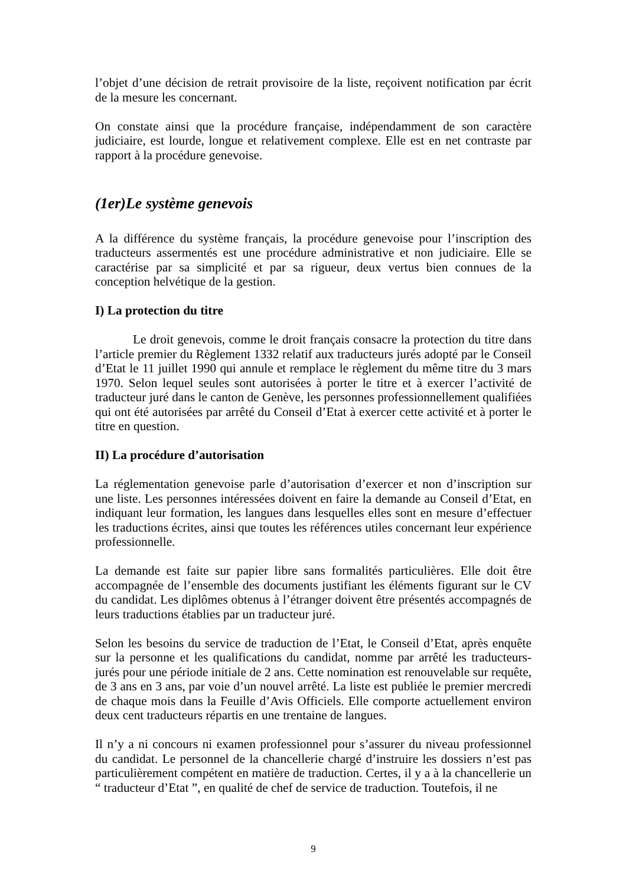l’objet d’une décision de retrait provisoire de la liste, reçoivent notification par écrit de la mesure les concernant.
On constate ainsi que la procédure française, indépendamment de son caractère judiciaire, est lourde, longue et relativement complexe. Elle est en net contraste par rapport à la procédure genevoise.
(1er)Le système genevois
A la différence du système français, la procédure genevoise pour l’inscription des traducteurs assermentés est une procédure administrative et non judiciaire. Elle se caractérise par sa simplicité et par sa rigueur, deux vertus bien connues de la conception helvétique de la gestion.
I) La protection du titre
Le droit genevois, comme le droit français consacre la protection du titre dans l’article premier du Règlement 1332 relatif aux traducteurs jurés adopté par le Conseil d’Etat le 11 juillet 1990 qui annule et remplace le règlement du même titre du 3 mars 1970. Selon lequel seules sont autorisées à porter le titre et à exercer l’activité de traducteur juré dans le canton de Genève, les personnes professionnellement qualifiées qui ont été autorisées par arrêté du Conseil d’Etat à exercer cette activité et à porter le titre en question.
II) La procédure d’autorisation
La réglementation genevoise parle d’autorisation d’exercer et non d’inscription sur une liste. Les personnes intéressées doivent en faire la demande au Conseil d’Etat, en indiquant leur formation, les langues dans lesquelles elles sont en mesure d’effectuer les traductions écrites, ainsi que toutes les références utiles concernant leur expérience professionnelle.
La demande est faite sur papier libre sans formalités particulières. Elle doit être accompagnée de l’ensemble des documents justifiant les éléments figurant sur le CV du candidat. Les diplômes obtenus à l’étranger doivent être présentés accompagnés de leurs traductions établies par un traducteur juré.
Selon les besoins du service de traduction de l’Etat, le Conseil d’Etat, après enquête sur la personne et les qualifications du candidat, nomme par arrêté les traducteurs-jurés pour une période initiale de 2 ans. Cette nomination est renouvelable sur requête, de 3 ans en 3 ans, par voie d’un nouvel arrêté. La liste est publiée le premier mercredi de chaque mois dans la Feuille d’Avis Officiels. Elle comporte actuellement environ deux cent traducteurs répartis en une trentaine de langues.
Il n’y a ni concours ni examen professionnel pour s’assurer du niveau professionnel du candidat. Le personnel de la chancellerie chargé d’instruire les dossiers n’est pas particulièrement compétent en matière de traduction. Certes, il y a à la chancellerie un “ traducteur d’Etat ”, en qualité de chef de service de traduction. Toutefois, il ne
9